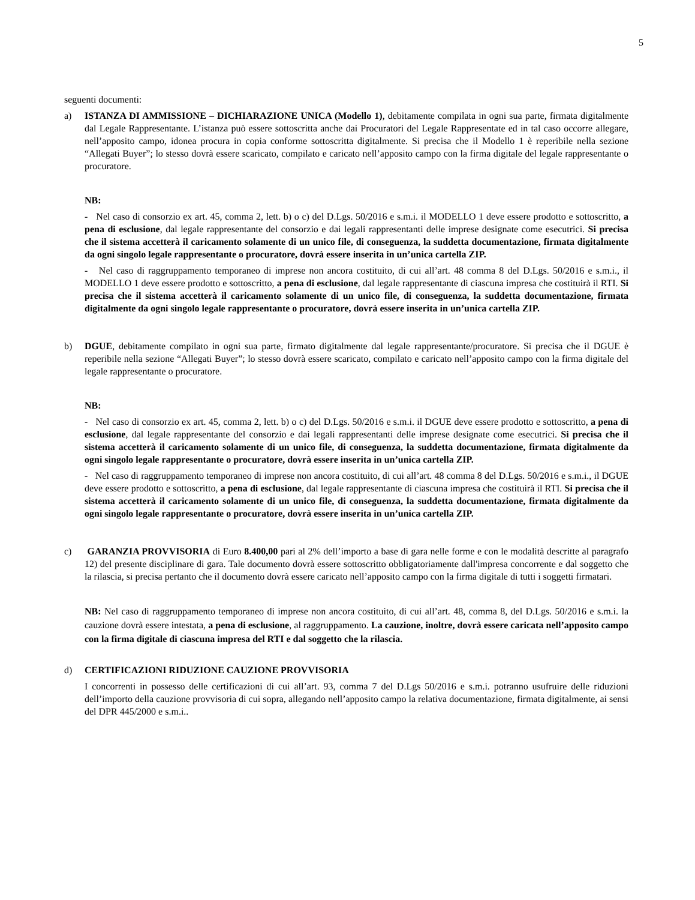5
seguenti documenti:
a) ISTANZA DI AMMISSIONE – DICHIARAZIONE UNICA (Modello 1), debitamente compilata in ogni sua parte, firmata digitalmente dal Legale Rappresentante. L’istanza può essere sottoscritta anche dai Procuratori del Legale Rappresentate ed in tal caso occorre allegare, nell’apposito campo, idonea procura in copia conforme sottoscritta digitalmente. Si precisa che il Modello 1 è reperibile nella sezione “Allegati Buyer”; lo stesso dovrà essere scaricato, compilato e caricato nell’apposito campo con la firma digitale del legale rappresentante o procuratore.
NB:
- Nel caso di consorzio ex art. 45, comma 2, lett. b) o c) del D.Lgs. 50/2016 e s.m.i. il MODELLO 1 deve essere prodotto e sottoscritto, a pena di esclusione, dal legale rappresentante del consorzio e dai legali rappresentanti delle imprese designate come esecutrici. Si precisa che il sistema accetterà il caricamento solamente di un unico file, di conseguenza, la suddetta documentazione, firmata digitalmente da ogni singolo legale rappresentante o procuratore, dovrà essere inserita in un’unica cartella ZIP.
- Nel caso di raggruppamento temporaneo di imprese non ancora costituito, di cui all’art. 48 comma 8 del D.Lgs. 50/2016 e s.m.i., il MODELLO 1 deve essere prodotto e sottoscritto, a pena di esclusione, dal legale rappresentante di ciascuna impresa che costituirà il RTI. Si precisa che il sistema accetterà il caricamento solamente di un unico file, di conseguenza, la suddetta documentazione, firmata digitalmente da ogni singolo legale rappresentante o procuratore, dovrà essere inserita in un’unica cartella ZIP.
b) DGUE, debitamente compilato in ogni sua parte, firmato digitalmente dal legale rappresentante/procuratore. Si precisa che il DGUE è reperibile nella sezione “Allegati Buyer”; lo stesso dovrà essere scaricato, compilato e caricato nell’apposito campo con la firma digitale del legale rappresentante o procuratore.
NB:
- Nel caso di consorzio ex art. 45, comma 2, lett. b) o c) del D.Lgs. 50/2016 e s.m.i. il DGUE deve essere prodotto e sottoscritto, a pena di esclusione, dal legale rappresentante del consorzio e dai legali rappresentanti delle imprese designate come esecutrici. Si precisa che il sistema accetterà il caricamento solamente di un unico file, di conseguenza, la suddetta documentazione, firmata digitalmente da ogni singolo legale rappresentante o procuratore, dovrà essere inserita in un’unica cartella ZIP.
- Nel caso di raggruppamento temporaneo di imprese non ancora costituito, di cui all’art. 48 comma 8 del D.Lgs. 50/2016 e s.m.i., il DGUE deve essere prodotto e sottoscritto, a pena di esclusione, dal legale rappresentante di ciascuna impresa che costituirà il RTI. Si precisa che il sistema accetterà il caricamento solamente di un unico file, di conseguenza, la suddetta documentazione, firmata digitalmente da ogni singolo legale rappresentante o procuratore, dovrà essere inserita in un’unica cartella ZIP.
c) GARANZIA PROVVISORIA di Euro 8.400,00 pari al 2% dell’importo a base di gara nelle forme e con le modalità descritte al paragrafo 12) del presente disciplinare di gara. Tale documento dovrà essere sottoscritto obbligatoriamente dall'impresa concorrente e dal soggetto che la rilascia, si precisa pertanto che il documento dovrà essere caricato nell’apposito campo con la firma digitale di tutti i soggetti firmatari.
NB: Nel caso di raggruppamento temporaneo di imprese non ancora costituito, di cui all’art. 48, comma 8, del D.Lgs. 50/2016 e s.m.i. la cauzione dovrà essere intestata, a pena di esclusione, al raggruppamento. La cauzione, inoltre, dovrà essere caricata nell’apposito campo con la firma digitale di ciascuna impresa del RTI e dal soggetto che la rilascia.
d) CERTIFICAZIONI RIDUZIONE CAUZIONE PROVVISORIA
I concorrenti in possesso delle certificazioni di cui all’art. 93, comma 7 del D.Lgs 50/2016 e s.m.i. potranno usufruire delle riduzioni dell’importo della cauzione provvisoria di cui sopra, allegando nell’apposito campo la relativa documentazione, firmata digitalmente, ai sensi del DPR 445/2000 e s.m.i..